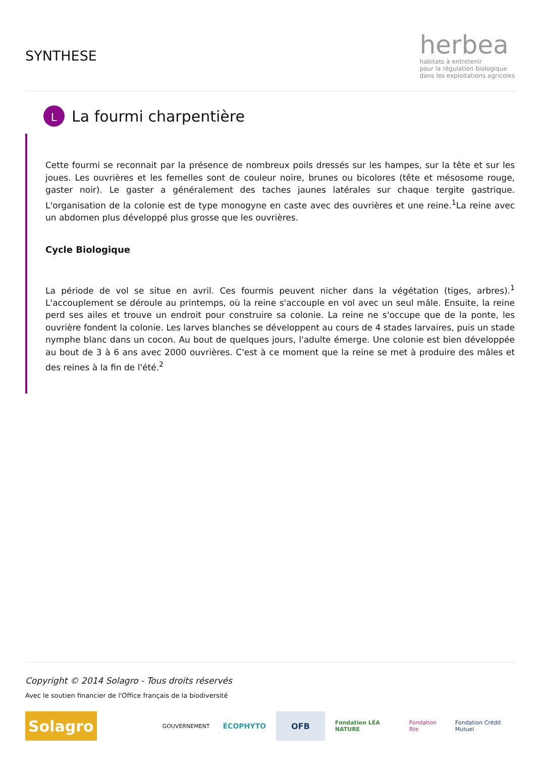SYNTHESE
herbea
habitats à entretenir
pour la régulation biologique
dans les exploitations agricoles
L
La fourmi charpentière
Cette fourmi se reconnait par la présence de nombreux poils dressés sur les hampes, sur la tête et sur les joues. Les ouvrières et les femelles sont de couleur noire, brunes ou bicolores (tête et mésosome rouge, gaster noir). Le gaster a généralement des taches jaunes latérales sur chaque tergite gastrique. L'organisation de la colonie est de type monogyne en caste avec des ouvrières et une reine.<sup>1</sup>La reine avec un abdomen plus développé plus grosse que les ouvrières.
Cycle Biologique
La période de vol se situe en avril. Ces fourmis peuvent nicher dans la végétation (tiges, arbres).<sup>1</sup> L'accouplement se déroule au printemps, où la reine s'accouple en vol avec un seul mâle. Ensuite, la reine perd ses ailes et trouve un endroit pour construire sa colonie. La reine ne s'occupe que de la ponte, les ouvrière fondent la colonie. Les larves blanches se développent au cours de 4 stades larvaires, puis un stade nymphe blanc dans un cocon. Au bout de quelques jours, l'adulte émerge. Une colonie est bien développée au bout de 3 à 6 ans avec 2000 ouvrières. C'est à ce moment que la reine se met à produire des mâles et des reines à la fin de l'été.<sup>2</sup>
Copyright © 2014 Solagro - Tous droits réservés
Avec le soutien financier de l'Office français de la biodiversité
Solagro
GOUVERNEMENT
ÉCOPHYTO OFB
Fondation LÉA NATURE Fondation Rte Fondation Crédit Mutuel